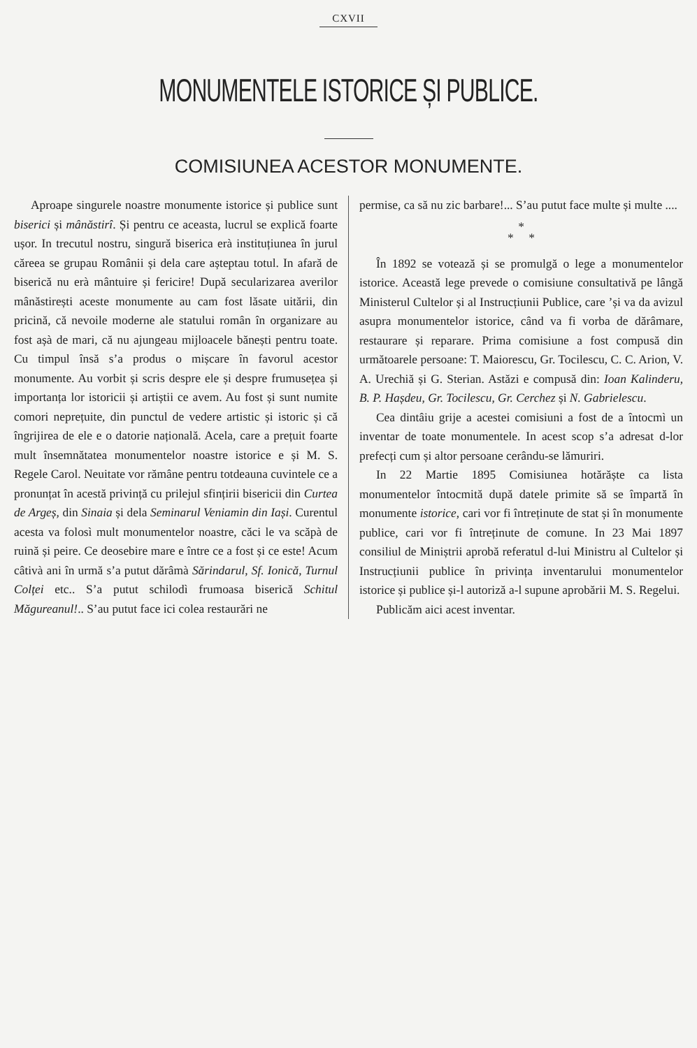CXVII
MONUMENTELE ISTORICE ȘI PUBLICE.
COMISIUNEA ACESTOR MONUMENTE.
Aproape singurele noastre monumente istorice și publice sunt biserici și mânăstirî. Și pentru ce aceasta, lucrul se explică foarte ușor. In trecutul nostru, singură biserica erà instituțiunea în jurul căreea se grupau Românii și dela care așteptau totul. In afară de biserică nu erà mântuire și fericire! După secularizarea averilor mânăstirești aceste monumente au cam fost lăsate uitării, din pricină, că nevoile moderne ale statului român în organizare au fost așà de mari, că nu ajungeau mijloacele bănești pentru toate. Cu timpul însă s’a produs o mișcare în favorul acestor monumente. Au vorbit și scris despre ele și despre frumusețea și importanța lor istoricii și artiștii ce avem. Au fost și sunt numite comori neprețuite, din punctul de vedere artistic și istoric și că îngrijirea de ele e o datorie națională. Acela, care a prețuit foarte mult însemnătatea monumentelor noastre istorice e și M. S. Regele Carol. Neuitate vor rămâne pentru totdeauna cuvintele ce a pronunțat în acestă privință cu prilejul sfințirii bisericii din Curtea de Argeș, din Sinaia și dela Seminarul Veniamin din Iași. Curentul acesta va folosì mult monumentelor noastre, căci le va scăpà de ruină și peire. Ce deosebire mare e între ce a fost și ce este! Acum câtivà ani în urmă s’a putut dărâmà Sărindarul, Sf. Ionică, Turnul Colței etc.. S’a putut schilodì frumoasa biserică Schitul Măgureanul!.. S’au putut face ici colea restaurări ne
permise, ca să nu zic barbare!... S’au putut face multe și multe ....
*
* *
În 1892 se votează și se promulgă o lege a monumentelor istorice. Această lege prevede o comisiune consultativă pe lângă Ministerul Cultelor și al Instrucțiunii Publice, care ’și va da avizul asupra monumentelor istorice, când va fi vorba de dărâmare, restaurare și reparare. Prima comisiune a fost compusă din următoarele persoane: T. Maiorescu, Gr. Tocilescu, C. C. Arion, V. A. Urechiă și G. Sterian. Astăzi e compusă din: Ioan Kalinderu, B. P. Hașdeu, Gr. Tocilescu, Gr. Cerchez și N. Gabrielescu.
Cea dintâiu grije a acestei comisiuni a fost de a întocmì un inventar de toate monumentele. In acest scop s’a adresat d-lor prefecți cum și altor persoane cerându-se lămuriri.
In 22 Martie 1895 Comisiunea hotărăște ca lista monumentelor întocmită după datele primite să se împartă în monumente istorice, cari vor fi întreținute de stat și în monumente publice, cari vor fi întreținute de comune. In 23 Mai 1897 consiliul de Miniștrii aprobă referatul d-lui Ministru al Cultelor și Instrucțiunii publice în privința inventarului monumentelor istorice și publice și-l autoriză a-l supune aprobării M. S. Regelui.
Publicăm aici acest inventar.